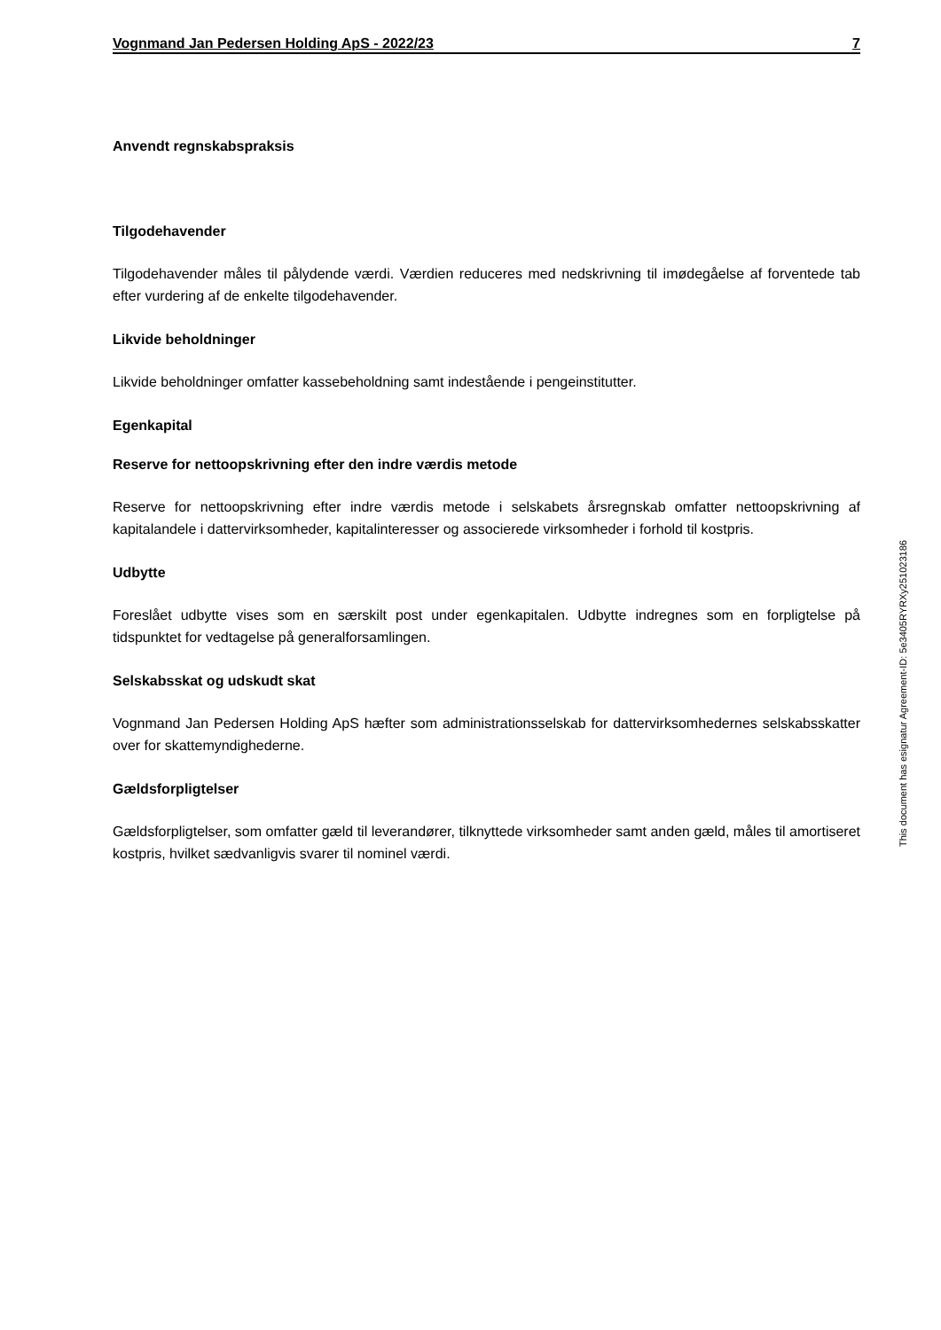Vognmand Jan Pedersen Holding ApS - 2022/23 7
Anvendt regnskabspraksis
Tilgodehavender
Tilgodehavender måles til pålydende værdi. Værdien reduceres med nedskrivning til imødegåelse af forventede tab efter vurdering af de enkelte tilgodehavender.
Likvide beholdninger
Likvide beholdninger omfatter kassebeholdning samt indestående i pengeinstitutter.
Egenkapital
Reserve for nettoopskrivning efter den indre værdis metode
Reserve for nettoopskrivning efter indre værdis metode i selskabets årsregnskab omfatter nettoopskriv­ning af kapitalandele i dattervirksomheder, kapitalinteresser og associerede virksomheder i forhold til kostpris.
Udbytte
Foreslået udbytte vises som en særskilt post under egenkapitalen. Udbytte indregnes som en forpligtelse på tidspunktet for vedtagelse på generalforsamlingen.
Selskabsskat og udskudt skat
Vognmand Jan Pedersen Holding ApS hæfter som administrationsselskab for dattervirksomhedernes sel­skabsskatter over for skattemyndighederne.
Gældsforpligtelser
Gældsforpligtelser, som omfatter gæld til leverandører, tilknyttede virksomheder samt anden gæld, måles til amortiseret kostpris, hvilket sædvanligvis svarer til nominel værdi.
This document has esignatur Agreement-ID: 5e3405RYRXy251023186